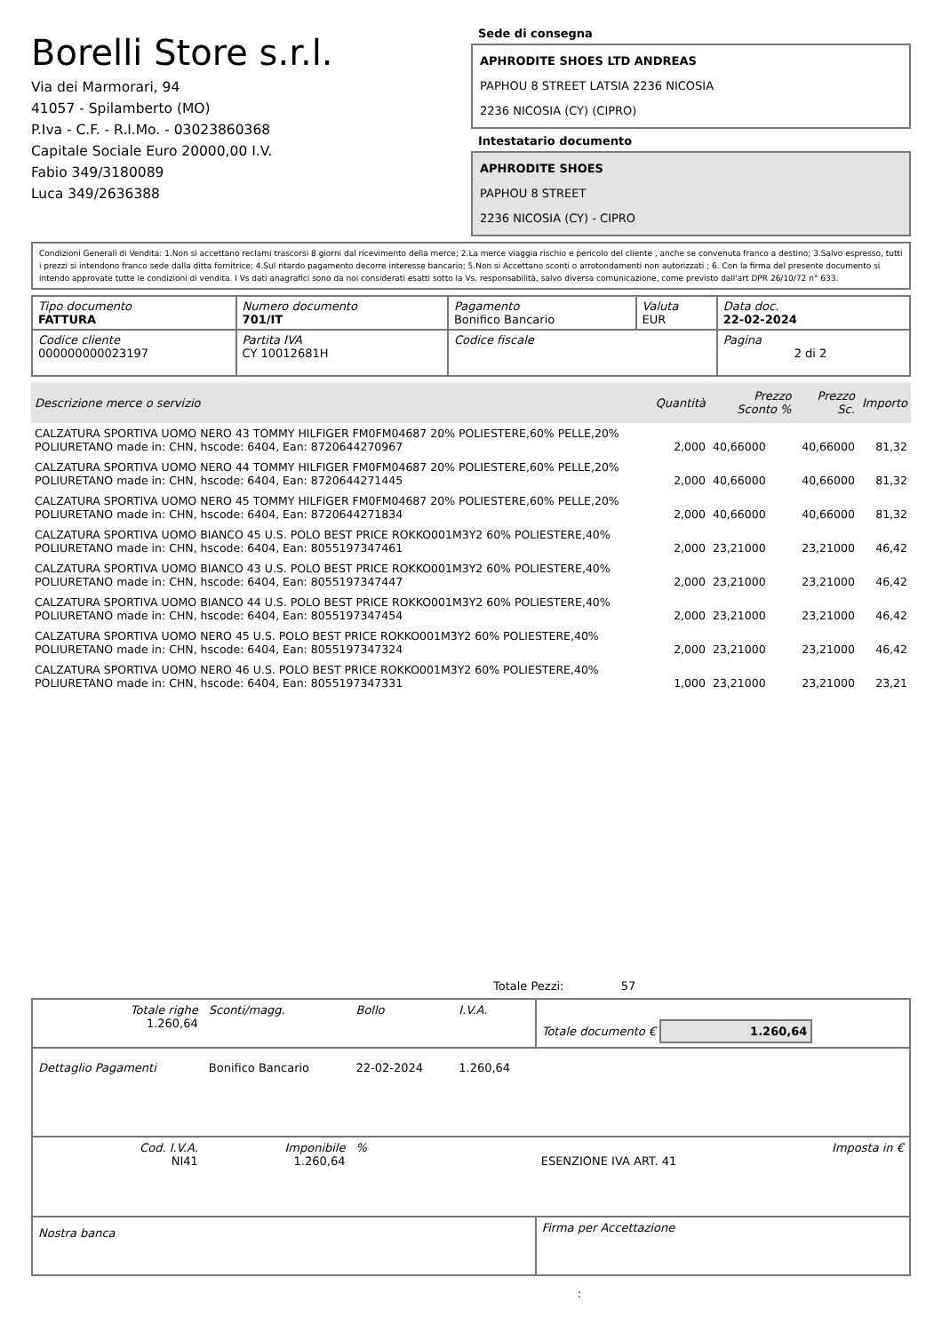Borelli Store s.r.l.
Via dei Marmorari, 94
41057 - Spilamberto (MO)
P.Iva - C.F. - R.I.Mo. - 03023860368
Capitale Sociale Euro 20000,00 I.V.
Fabio 349/3180089
Luca 349/2636388
Sede di consegna
APHRODITE SHOES LTD ANDREAS
PAPHOU 8 STREET LATSIA 2236 NICOSIA
2236 NICOSIA (CY) (CIPRO)
Intestatario documento
APHRODITE SHOES
PAPHOU 8 STREET
2236 NICOSIA (CY) - CIPRO
Condizioni Generali di Vendita: 1.Non si accettano reclami trascorsi 8 giorni dal ricevimento della merce; 2.La merce viaggia rischio e pericolo del cliente , anche se convenuta franco a destino; 3.Salvo espresso, tutti i prezzi si intendono franco sede dalla ditta fornitrice; 4.Sul ritardo pagamento decorre interesse bancario; 5.Non si Accettano sconti o arrotondamenti non autorizzati ; 6. Con la firma del presente documento si intendo approvate tutte le condizioni di vendita. I Vs dati anagrafici sono da noi considerati esatti sotto la Vs. responsabilità, salvo diversa comunicazione, come previsto dall'art DPR 26/10/72 n° 633.
| Tipo documento FATTURA | Numero documento 701/IT | Pagamento Bonifico Bancario | Valuta EUR | Data doc. 22-02-2024 |
| Codice cliente 000000000023197 | Partita IVA CY 10012681H | Codice fiscale | | Pagina 2 di 2 |
| Descrizione merce o servizio | Quantità | Prezzo Sconto % | Prezzo Sc. | Importo |
| --- | --- | --- | --- | --- |
| CALZATURA SPORTIVA UOMO NERO 43 TOMMY HILFIGER FM0FM04687 20% POLIESTERE,60% PELLE,20% POLIURETANO made in: CHN, hscode: 6404, Ean: 8720644270967 | 2,000 | 40,66000 | 40,66000 | 81,32 |
| CALZATURA SPORTIVA UOMO NERO 44 TOMMY HILFIGER FM0FM04687 20% POLIESTERE,60% PELLE,20% POLIURETANO made in: CHN, hscode: 6404, Ean: 8720644271445 | 2,000 | 40,66000 | 40,66000 | 81,32 |
| CALZATURA SPORTIVA UOMO NERO 45 TOMMY HILFIGER FM0FM04687 20% POLIESTERE,60% PELLE,20% POLIURETANO made in: CHN, hscode: 6404, Ean: 8720644271834 | 2,000 | 40,66000 | 40,66000 | 81,32 |
| CALZATURA SPORTIVA UOMO BIANCO 45 U.S. POLO BEST PRICE ROKKO001M3Y2 60% POLIESTERE,40% POLIURETANO made in: CHN, hscode: 6404, Ean: 8055197347461 | 2,000 | 23,21000 | 23,21000 | 46,42 |
| CALZATURA SPORTIVA UOMO BIANCO 43 U.S. POLO BEST PRICE ROKKO001M3Y2 60% POLIESTERE,40% POLIURETANO made in: CHN, hscode: 6404, Ean: 8055197347447 | 2,000 | 23,21000 | 23,21000 | 46,42 |
| CALZATURA SPORTIVA UOMO BIANCO 44 U.S. POLO BEST PRICE ROKKO001M3Y2 60% POLIESTERE,40% POLIURETANO made in: CHN, hscode: 6404, Ean: 8055197347454 | 2,000 | 23,21000 | 23,21000 | 46,42 |
| CALZATURA SPORTIVA UOMO NERO 45 U.S. POLO BEST PRICE ROKKO001M3Y2 60% POLIESTERE,40% POLIURETANO made in: CHN, hscode: 6404, Ean: 8055197347324 | 2,000 | 23,21000 | 23,21000 | 46,42 |
| CALZATURA SPORTIVA UOMO NERO 46 U.S. POLO BEST PRICE ROKKO001M3Y2 60% POLIESTERE,40% POLIURETANO made in: CHN, hscode: 6404, Ean: 8055197347331 | 1,000 | 23,21000 | 23,21000 | 23,21 |
Totale Pezzi: 57
| Totale righe 1.260,64 | Sconti/magg. | Bollo | I.V.A. | Totale documento € 1.260,64 | |
| Dettaglio Pagamenti | Bonifico Bancario | 22-02-2024 | 1.260,64 | | |
| Cod. I.V.A. NI41 | Imponibile 1.260,64 | % | | ESENZIONE IVA ART. 41 | Imposta in € |
| Nostra banca | | | | Firma per Accettazione | |
: